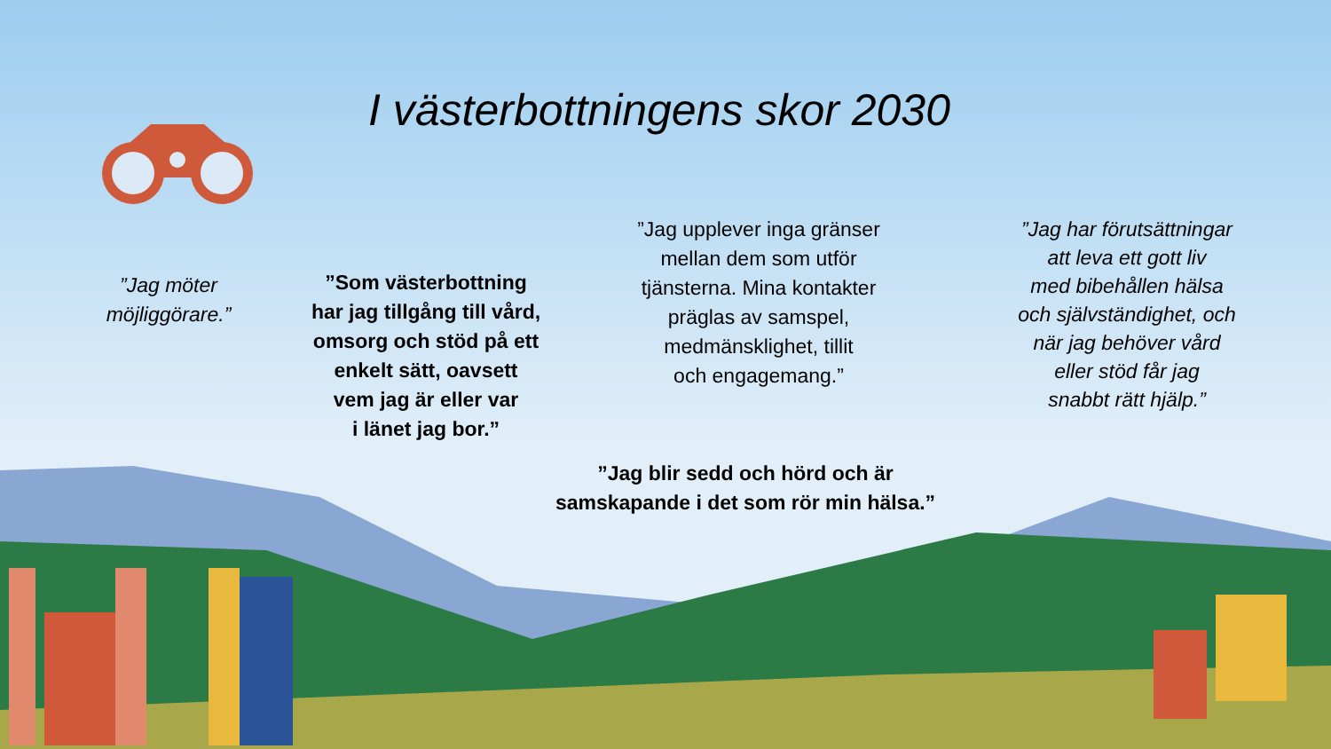I västerbottningens skor 2030
”Jag möter
möjliggörare.”
”Som västerbottning
har jag tillgång till vård,
omsorg och stöd på ett
enkelt sätt, oavsett
vem jag är eller var
i länet jag bor.”
”Jag upplever inga gränser
mellan dem som utför
tjänsterna. Mina kontakter
präglas av samspel,
medmänsklighet, tillit
och engagemang.”
”Jag har förutsättningar
att leva ett gott liv
med bibehållen hälsa
och självständighet, och
när jag behöver vård
eller stöd får jag
snabbt rätt hjälp.”
”Jag blir sedd och hörd och är
samskapande i det som rör min hälsa.”